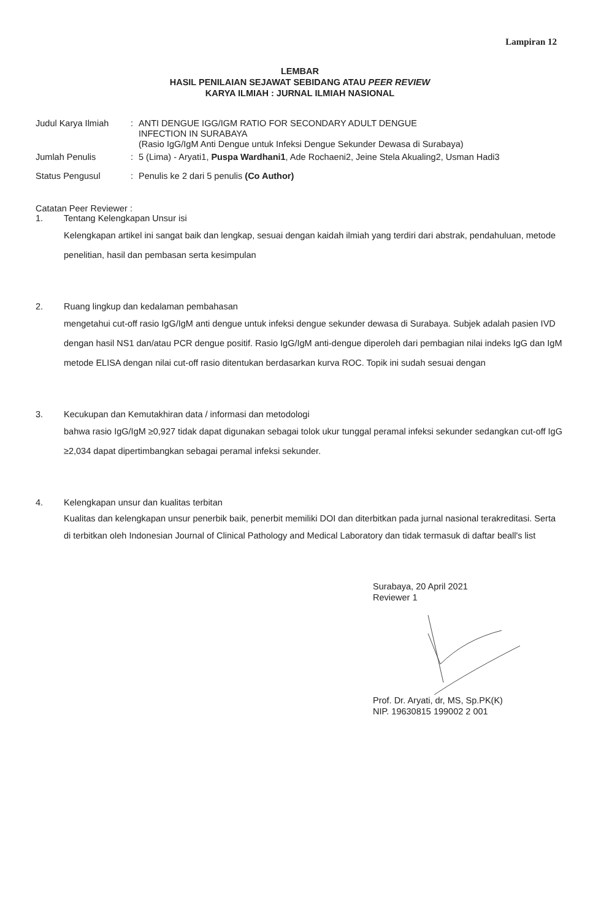Lampiran 12
LEMBAR
HASIL PENILAIAN SEJAWAT SEBIDANG ATAU PEER REVIEW
KARYA ILMIAH : JURNAL ILMIAH NASIONAL
| Judul Karya Ilmiah | : | ANTI DENGUE IGG/IGM RATIO FOR SECONDARY ADULT DENGUE INFECTION IN SURABAYA (Rasio IgG/IgM Anti Dengue untuk Infeksi Dengue Sekunder Dewasa di Surabaya) |
| Jumlah Penulis | : | 5 (Lima) - Aryati1, Puspa Wardhani1 , Ade Rochaeni2, Jeine Stela Akualing2, Usman Hadi3 |
| Status Pengusul | : | Penulis ke 2 dari 5 penulis (Co Author) |
Catatan Peer Reviewer :
1. Tentang Kelengkapan Unsur isi
Kelengkapan artikel ini sangat baik dan lengkap, sesuai dengan kaidah ilmiah yang terdiri dari abstrak, pendahuluan, metode penelitian, hasil dan pembasan serta kesimpulan
2. Ruang lingkup dan kedalaman pembahasan
mengetahui cut-off rasio IgG/IgM anti dengue untuk infeksi dengue sekunder dewasa di Surabaya. Subjek adalah pasien IVD dengan hasil NS1 dan/atau PCR dengue positif. Rasio IgG/IgM anti-dengue diperoleh dari pembagian nilai indeks IgG dan IgM metode ELISA dengan nilai cut-off rasio ditentukan berdasarkan kurva ROC. Topik ini sudah sesuai dengan
3. Kecukupan dan Kemutakhiran data / informasi dan metodologi
bahwa rasio IgG/IgM ≥0,927 tidak dapat digunakan sebagai tolok ukur tunggal peramal infeksi sekunder sedangkan cut-off IgG ≥2,034 dapat dipertimbangkan sebagai peramal infeksi sekunder.
4. Kelengkapan unsur dan kualitas terbitan
Kualitas dan kelengkapan unsur penerbik baik, penerbit memiliki DOI dan diterbitkan pada jurnal nasional terakreditasi. Serta di terbitkan oleh Indonesian Journal of Clinical Pathology and Medical Laboratory dan tidak termasuk di daftar beall's list
Surabaya, 20 April 2021
Reviewer 1 Prof. Dr. Aryati, dr, MS, Sp.PK(K)
NIP. 19630815 199002 2 001